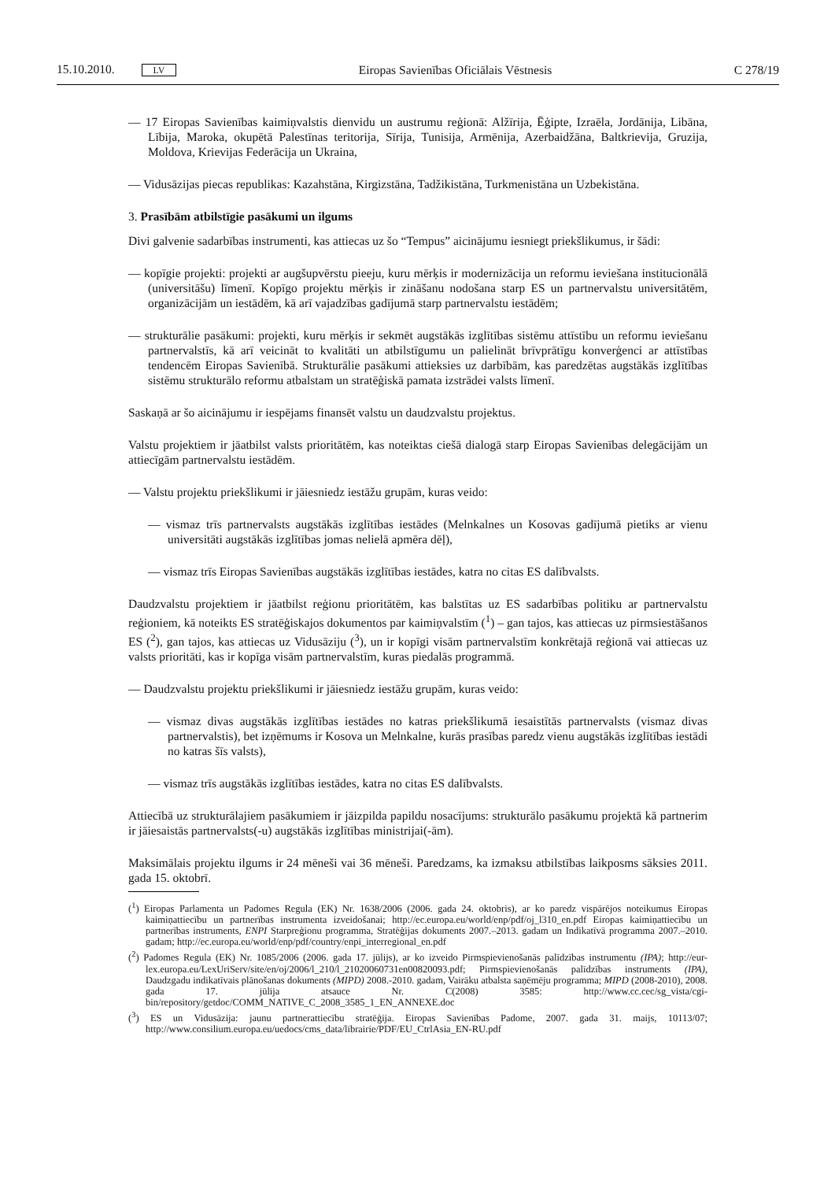15.10.2010. LV Eiropas Savienības Oficiālais Vēstnesis C 278/19
— 17 Eiropas Savienības kaimiņvalstis dienvidu un austrumu reģionā: Alžīrija, Ēģipte, Izraēla, Jordānija, Libāna, Lībija, Maroka, okupētā Palestīnas teritorija, Sīrija, Tunisija, Armēnija, Azerbaidžāna, Baltkrievija, Gruzija, Moldova, Krievijas Federācija un Ukraina,
— Vidusāzijas piecas republikas: Kazahstāna, Kirgizstāna, Tadžikistāna, Turkmenistāna un Uzbekistāna.
3. Prasībām atbilstīgie pasākumi un ilgums
Divi galvenie sadarbības instrumenti, kas attiecas uz šo “Tempus” aicinājumu iesniegt priekšlikumus, ir šādi:
— kopīgie projekti: projekti ar augšupvērstu pieeju, kuru mērķis ir modernizācija un reformu ieviešana institucionālā (universitāšu) līmenī. Kopīgo projektu mērķis ir zināšanu nodošana starp ES un partner­valstu universitātēm, organizācijām un iestādēm, kā arī vajadzības gadījumā starp partnervalstu iestādēm;
— strukturālie pasākumi: projekti, kuru mērķis ir sekmēt augstākās izglītības sistēmu attīstību un reformu ieviešanu partnervalstīs, kā arī veicināt to kvalitāti un atbilstīgumu un palielināt brīvprātīgu konverģenci ar attīstības tendencēm Eiropas Savienībā. Strukturālie pasākumi attieksies uz darbībām, kas paredzētas augstākās izglītības sistēmu strukturālo reformu atbalstam un stratēģiskā pamata izstrādei valsts līmenī.
Saskaņā ar šo aicinājumu ir iespējams finansēt valstu un daudzvalstu projektus.
Valstu projektiem ir jāatbilst valsts prioritātēm, kas noteiktas ciešā dialogā starp Eiropas Savienības delegā­cijām un attiecīgām partnervalstu iestādēm.
— Valstu projektu priekšlikumi ir jāiesniedz iestāžu grupām, kuras veido:
— vismaz trīs partnervalsts augstākās izglītības iestādes (Melnkalnes un Kosovas gadījumā pietiks ar vienu universitāti augstākās izglītības jomas nelielā apmēra dēļ),
— vismaz trīs Eiropas Savienības augstākās izglītības iestādes, katra no citas ES dalībvalsts.
Daudzvalstu projektiem ir jāatbilst reģionu prioritātēm, kas balstītas uz ES sadarbības politiku ar partner­valstu reģioniem, kā noteikts ES stratēģiskajos dokumentos par kaimiņvalstīm (<sup>1</sup>) – gan tajos, kas attiecas uz pirmsiestāšanos ES (<sup>2</sup>), gan tajos, kas attiecas uz Vidusāziju (<sup>3</sup>), un ir kopīgi visām partnervalstīm konkrētajā reģionā vai attiecas uz valsts prioritāti, kas ir kopīga visām partnervalstīm, kuras piedalās programmā.
— Daudzvalstu projektu priekšlikumi ir jāiesniedz iestāžu grupām, kuras veido:
— vismaz divas augstākās izglītības iestādes no katras priekšlikumā iesaistītās partnervalsts (vismaz divas partnervalstis), bet izņēmums ir Kosova un Melnkalne, kurās prasības paredz vienu augstākās izglī­tības iestādi no katras šīs valsts),
— vismaz trīs augstākās izglītības iestādes, katra no citas ES dalībvalsts.
Attiecībā uz strukturālajiem pasākumiem ir jāizpilda papildu nosacījums: strukturālo pasākumu projektā kā partnerim ir jāiesaistās partnervalsts(-u) augstākās izglītības ministrijai(-ām).
Maksimālais projektu ilgums ir 24 mēneši vai 36 mēneši. Paredzams, ka izmaksu atbilstības laikposms sāksies 2011. gada 15. oktobrī.
(<sup>1</sup>) Eiropas Parlamenta un Padomes Regula (EK) Nr. 1638/2006 (2006. gada 24. oktobris), ar ko paredz vispārējos noteikumus Eiropas kaimiņattiecību un partnerības instrumenta izveidošanai; http://ec.europa.eu/world/enp/pdf/oj_l310_en.pdf Eiropas kaimiņattiecību un partnerības instruments, ENPI Starpreģionu programma, Stratēģijas dokuments 2007.–2013. gadam un Indikatīvā programma 2007.–2010. gadam; http://ec.europa.eu/world/enp/pdf/country/enpi_interregional_en.pdf
(<sup>2</sup>) Padomes Regula (EK) Nr. 1085/2006 (2006. gada 17. jūlijs), ar ko izveido Pirmspievienošanās palīdzības instrumentu (IPA); http://eur-lex.europa.eu/LexUriServ/site/en/oj/2006/l_210/l_21020060731en00820093.pdf; Pirmspievienošanās palīdzības instruments (IPA), Daudzgadu indikatīvais plānošanas dokuments (MIPD) 2008.-2010. gadam, Vairāku atbalsta saņēmēju programma; MIPD (2008-2010), 2008. gada 17. jūlija atsauce Nr. C(2008) 3585: http://www.cc.cec/sg_vista/cgi-bin/repository/getdoc/COMM_NATIVE_C_2008_3585_1_EN_ANNEXE.doc
(<sup>3</sup>) ES un Vidusāzija: jaunu partnerattiecību stratēģija. Eiropas Savienības Padome, 2007. gada 31. maijs, 10113/07; http://www.consilium.europa.eu/uedocs/cms_data/librairie/PDF/EU_CtrlAsia_EN-RU.pdf